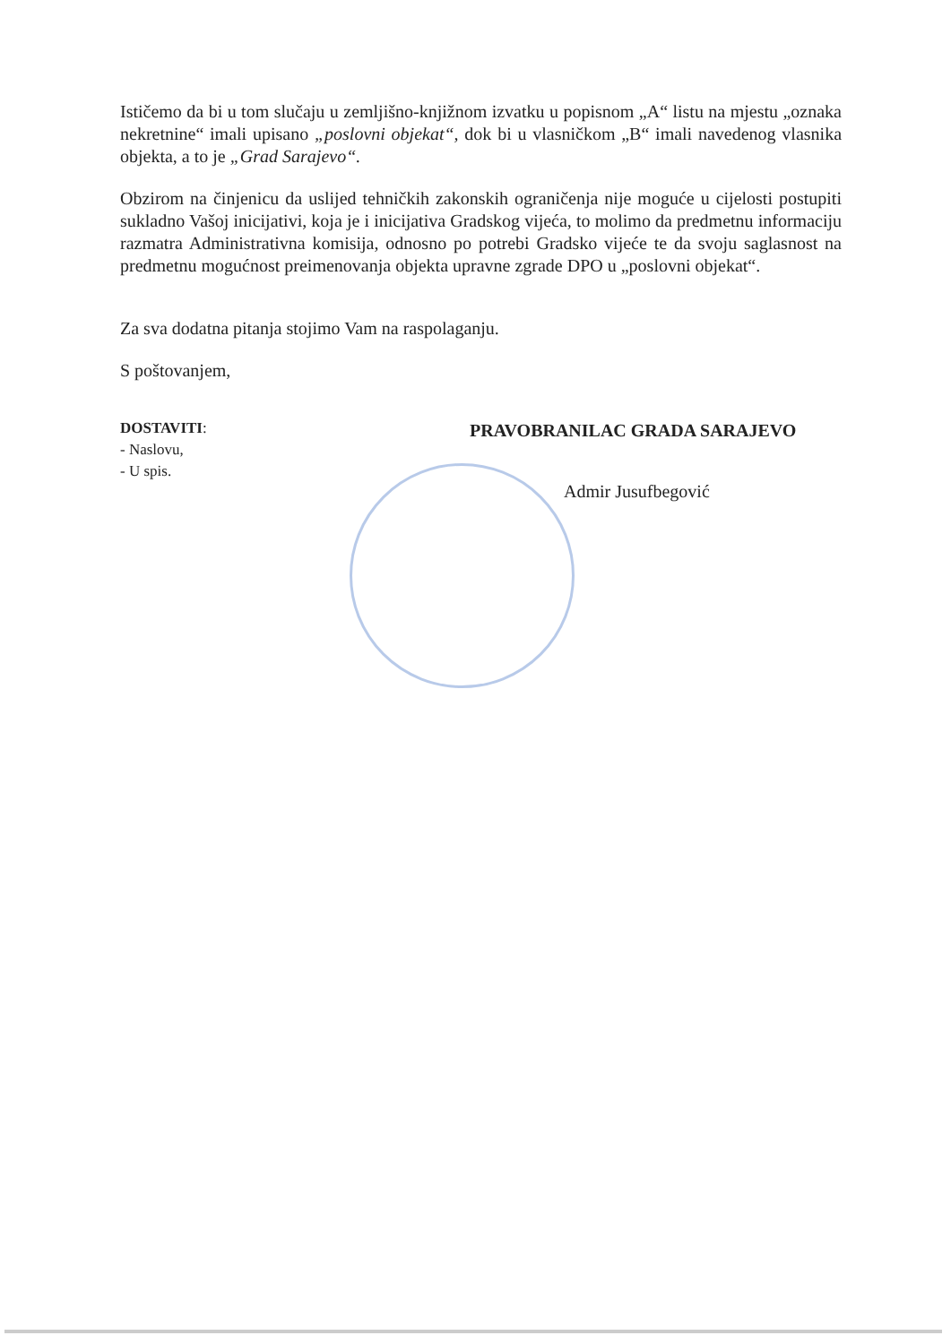Ističemo da bi u tom slučaju u zemljišno-knjižnom izvatku u popisnom „A“ listu na mjestu „oznaka nekretnine“ imali upisano „poslovni objekat“, dok bi u vlasničkom „B“ imali navedenog vlasnika objekta, a to je „Grad Sarajevo“.
Obzirom na činjenicu da uslijed tehničkih zakonskih ograničenja nije moguće u cijelosti postupiti sukladno Vašoj inicijativi, koja je i inicijativa Gradskog vijeća, to molimo da predmetnu informaciju razmatra Administrativna komisija, odnosno po potrebi Gradsko vijeće te da svoju saglasnost na predmetnu mogućnost preimenovanja objekta upravne zgrade DPO u „poslovni objekat“.
Za sva dodatna pitanja stojimo Vam na raspolaganju.
S poštovanjem,
DOSTAVITI:
- Naslovu,
- U spis.
PRAVOBRANILAC GRADA SARAJEVO
Admir Jusufbegović